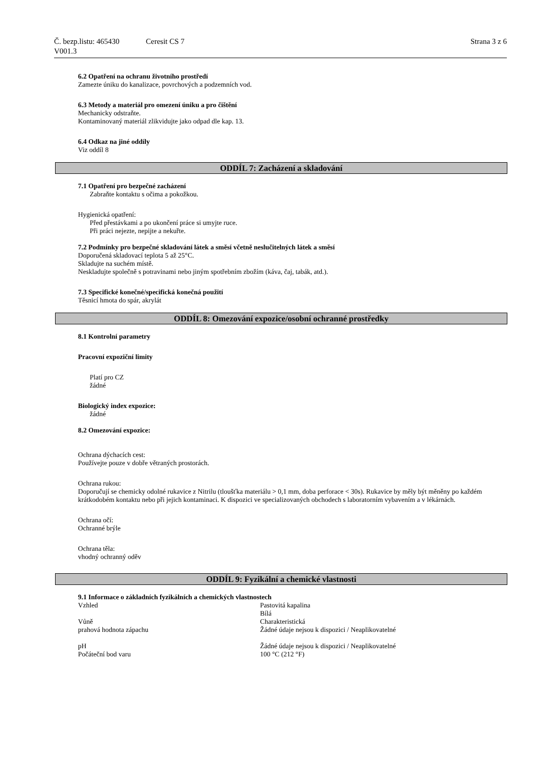Č. bezp.listu: 465430 Ceresit CS 7 Strana 3 z 6
V001.3
6.2 Opatření na ochranu životního prostředí
Zamezte úniku do kanalizace, povrchových a podzemních vod.
6.3 Metody a materiál pro omezení úniku a pro čištění
Mechanicky odstraňte.
Kontaminovaný materiál zlikvidujte jako odpad dle kap. 13.
6.4 Odkaz na jiné oddíly
Viz oddíl 8
ODDÍL 7: Zacházení a skladování
7.1 Opatření pro bezpečné zacházení
Zabraňte kontaktu s očima a pokožkou.
Hygienická opatření:
Před přestávkami a po ukončení práce si umyjte ruce.
Při práci nejezte, nepijte a nekuřte.
7.2 Podmínky pro bezpečné skladování látek a směsí včetně neslučitelných látek a směsí
Doporučená skladovací teplota 5 až 25°C.
Skladujte na suchém místě.
Neskladujte společně s potravinami nebo jiným spotřebním zbožím (káva, čaj, tabák, atd.).
7.3 Specifické konečné/specifická konečná použití
Těsnicí hmota do spár, akrylát
ODDÍL 8: Omezování expozice/osobní ochranné prostředky
8.1 Kontrolní parametry
Pracovní expoziční limity
Platí pro CZ
žádné
Biologický index expozice:
žádné
8.2 Omezování expozice:
Ochrana dýchacích cest:
Používejte pouze v dobře větraných prostorách.
Ochrana rukou:
Doporučují se chemicky odolné rukavice z Nitrilu (tloušťka materiálu > 0,1 mm, doba perforace < 30s). Rukavice by měly být měněny po každém krátkodobém kontaktu nebo při jejich kontaminaci. K dispozici ve specializovaných obchodech s laboratorním vybavením a v lékárnách.
Ochrana očí:
Ochranné brýle
Ochrana těla:
vhodný ochranný oděv
ODDÍL 9: Fyzikální a chemické vlastnosti
9.1 Informace o základních fyzikálních a chemických vlastnostech
| Vzhled | Pastovitá kapalina Bílá |
| Vůně | Charakteristická |
| prahová hodnota zápachu | Žádné údaje nejsou k dispozici / Neaplikovatelné |
| pH | Žádné údaje nejsou k dispozici / Neaplikovatelné |
| Počáteční bod varu | 100 °C (212 °F) |